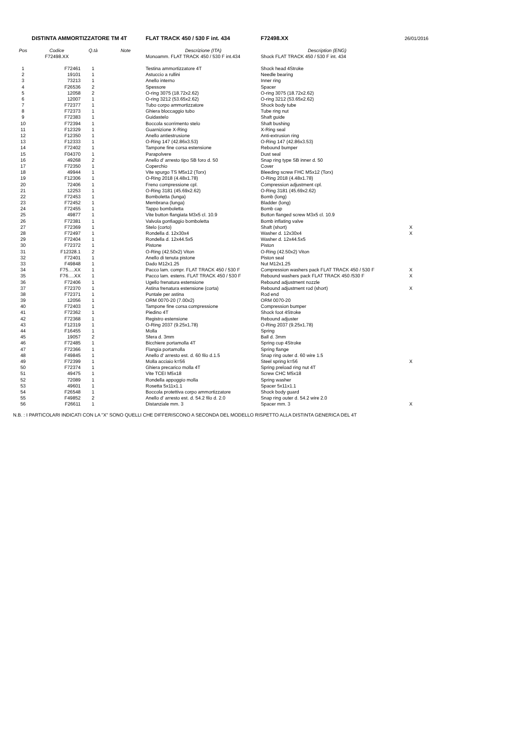| DISTINTA AMMORTIZZATORE TM 4T | | | | FLAT TRACK 450 / 530 F int. 434 | F72498.XX | 26/01/2016 |
| Pos | Codice | Q.tà | Note | Descrizione (ITA) | Description (ENG) | |
| | F72498.XX | | | Monoamm. FLAT TRACK 450 / 530 F int.434 | Shock FLAT TRACK 450 / 530 F int. 434 | |
| 1 | F72461 | 1 | | Testina ammortizzatore 4T | Shock head 4Stroke | |
| 2 | 19101 | 1 | | Astuccio a rullini | Needle bearing | |
| 3 | 73213 | 1 | | Anello interno | Inner ring | |
| 4 | F26536 | 2 | | Spessore | Spacer | |
| 5 | 12058 | 2 | | O-ring 3075 (18.72x2.62) | O-ring 3075 (18.72x2.62) | |
| 6 | 12007 | 1 | | O-ring 3212 (53.65x2.62) | O-ring 3212 (53.65x2.62) | |
| 7 | F72377 | 1 | | Tubo corpo ammortizzatore | Shock body tube | |
| 8 | F72373 | 1 | | Ghiera bloccaggio tubo | Tube ring nut | |
| 9 | F72383 | 1 | | Guidastelo | Shaft guide | |
| 10 | F72394 | 1 | | Boccola scorrimento stelo | Shaft bushing | |
| 11 | F12329 | 1 | | Guarnizione X-Ring | X-Ring seal | |
| 12 | F12350 | 1 | | Anello antiestrusione | Anti-extrusion ring | |
| 13 | F12333 | 1 | | O-Ring 147 (42.86x3.53) | O-Ring 147 (42.86x3.53) | |
| 14 | F72402 | 1 | | Tampone fine corsa estensione | Rebound bumper | |
| 15 | F04370 | 1 | | Parapolvere | Dust seal | |
| 16 | 49268 | 2 | | Anello d' arresto tipo SB foro d. 50 | Snap ring type SB inner d. 50 | |
| 17 | F72350 | 1 | | Coperchio | Cover | |
| 18 | 49944 | 1 | | Vite spurgo TS M5x12 (Torx) | Bleeding screw FHC M5x12 (Torx) | |
| 19 | F12306 | 1 | | O-Ring 2018 (4.48x1.78) | O-Ring 2018 (4.48x1.78) | |
| 20 | 72406 | 1 | | Freno compressione cpl. | Compression adjustment cpl. | |
| 21 | 12253 | 1 | | O-Ring 3181 (45.69x2.62) | O-Ring 3181 (45.69x2.62) | |
| 22 | F72453 | 1 | | Bomboletta (lunga) | Bomb (long) | |
| 23 | F72452 | 1 | | Membrana (lunga) | Bladder (long) | |
| 24 | F72455 | 1 | | Tappo bomboletta | Bomb cap | |
| 25 | 49877 | 1 | | Vite button flangiata M3x5 cl. 10.9 | Button flanged screw M3x5 cl. 10.9 | |
| 26 | F72381 | 1 | | Valvola gonfiaggio bomboletta | Bomb inflating valve | |
| 27 | F72369 | 1 | | Stelo (corto) | Shaft (short) | X |
| 28 | F72497 | 1 | | Rondella d. 12x30x4 | Washer d. 12x30x4 | X |
| 29 | F72404 | 1 | | Rondella d. 12x44.5x5 | Washer d. 12x44.5x5 | |
| 30 | F72372 | 1 | | Pistone | Piston | |
| 31 | F12328.1 | 2 | | O-Ring (42.50x2) Viton | O-Ring (42.50x2) Viton | |
| 32 | F72401 | 1 | | Anello di tenuta pistone | Piston seal | |
| 33 | F49848 | 1 | | Dado M12x1.25 | Nut M12x1.25 | |
| 34 | F75….XX | 1 | | Pacco lam. compr. FLAT TRACK 450 / 530 F | Compression washers pack FLAT TRACK 450 / 530 F | X |
| 35 | F76….XX | 1 | | Pacco lam. estens. FLAT TRACK 450 / 530 F | Rebound washers pack FLAT TRACK 450 /530 F | X |
| 36 | F72406 | 1 | | Ugello frenatura estensione | Rebound adjustment nozzle | |
| 37 | F72370 | 1 | | Astina frenatura estensione (corta) | Rebound adjustment rod (short) | X |
| 38 | F72371 | 1 | | Puntale per astina | Rod end | |
| 39 | 12056 | 1 | | ORM 0070-20 (7.00x2) | ORM 0070-20 | |
| 40 | F72403 | 1 | | Tampone fine corsa compressione | Compression bumper | |
| 41 | F72362 | 1 | | Piedino 4T | Shock foot 4Stroke | |
| 42 | F72368 | 1 | | Registro estensione | Rebound adjuster | |
| 43 | F12319 | 1 | | O-Ring 2037 (9.25x1.78) | O-Ring 2037 (9.25x1.78) | |
| 44 | F16455 | 1 | | Molla | Spring | |
| 45 | 19057 | 2 | | Sfera d. 3mm | Ball d. 3mm | |
| 46 | F72485 | 1 | | Bicchiere portamolla 4T | Spring cup 4Stroke | |
| 47 | F72366 | 1 | | Flangia portamolla | Spring flange | |
| 48 | F49845 | 1 | | Anello d' arresto est. d. 60 filo d.1.5 | Snap ring outer d. 60 wire 1.5 | |
| 49 | F72399 | 1 | | Molla acciaio k=56 | Steel spring k=56 | X |
| 50 | F72374 | 1 | | Ghiera precarico molla 4T | Spring preload ring nut 4T | |
| 51 | 49475 | 1 | | Vite TCEI M5x18 | Screw CHC M5x18 | |
| 52 | 72089 | 1 | | Rondella appoggio molla | Spring washer | |
| 53 | 49601 | 1 | | Rosetta 5x11x1.1 | Spacer 5x11x1.1 | |
| 54 | F26548 | 1 | | Boccola protettiva corpo ammortizzatore | Shock body guard | |
| 55 | F49852 | 2 | | Anello d' arresto est. d. 54.2 filo d. 2.0 | Snap ring outer d. 54.2 wire 2.0 | |
| 56 | F26611 | 1 | | Distanziale mm. 3 | Spacer mm. 3 | X |
N.B. : I PARTICOLARI INDICATI CON LA "X" SONO QUELLI CHE DIFFERISCONO A SECONDA DEL MODELLO RISPETTO ALLA DISTINTA GENERICA DEL 4T